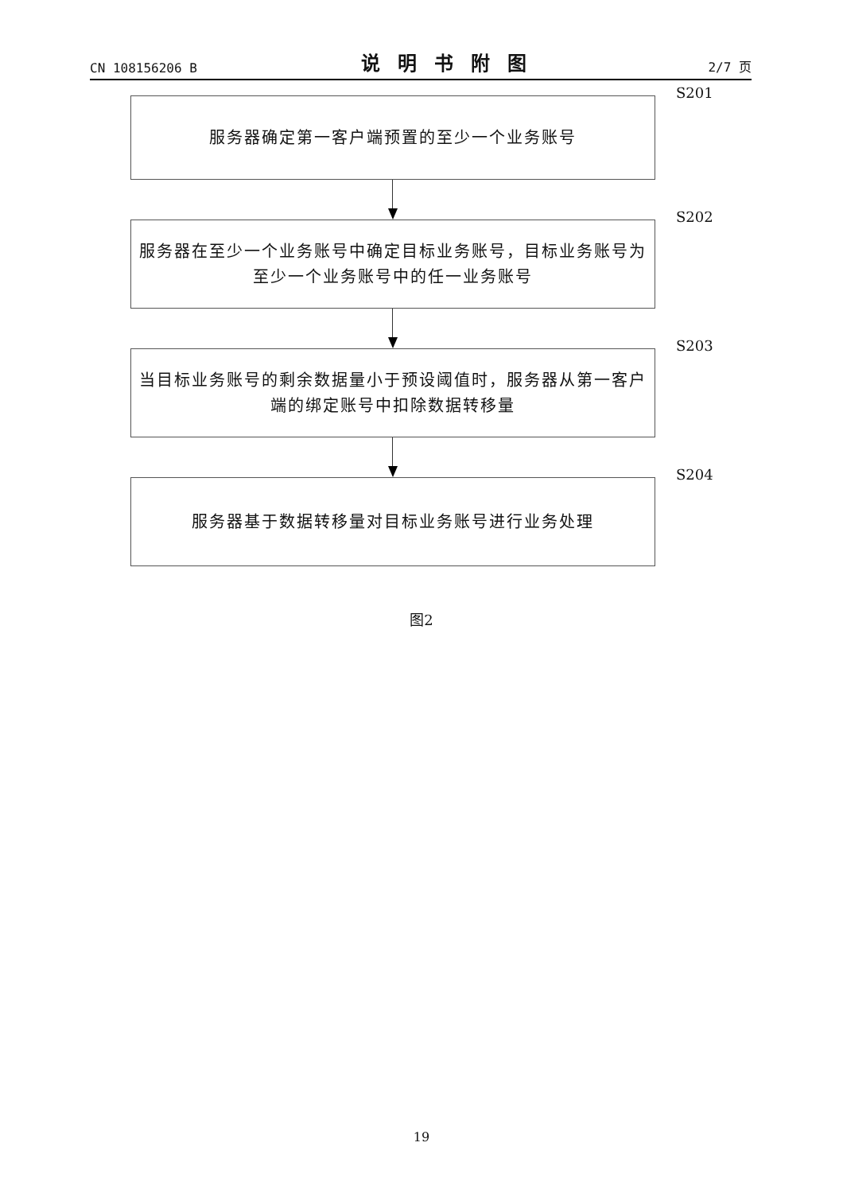CN 108156206 B 说明书附图 2/7 页
服务器确定第一客户端预置的至少一个业务账号
S201
服务器在至少一个业务账号中确定目标业务账号，目标业务账号为至少一个业务账号中的任一业务账号
S202
当目标业务账号的剩余数据量小于预设阈值时，服务器从第一客户端的绑定账号中扣除数据转移量
S203
服务器基于数据转移量对目标业务账号进行业务处理
S204
图2
19